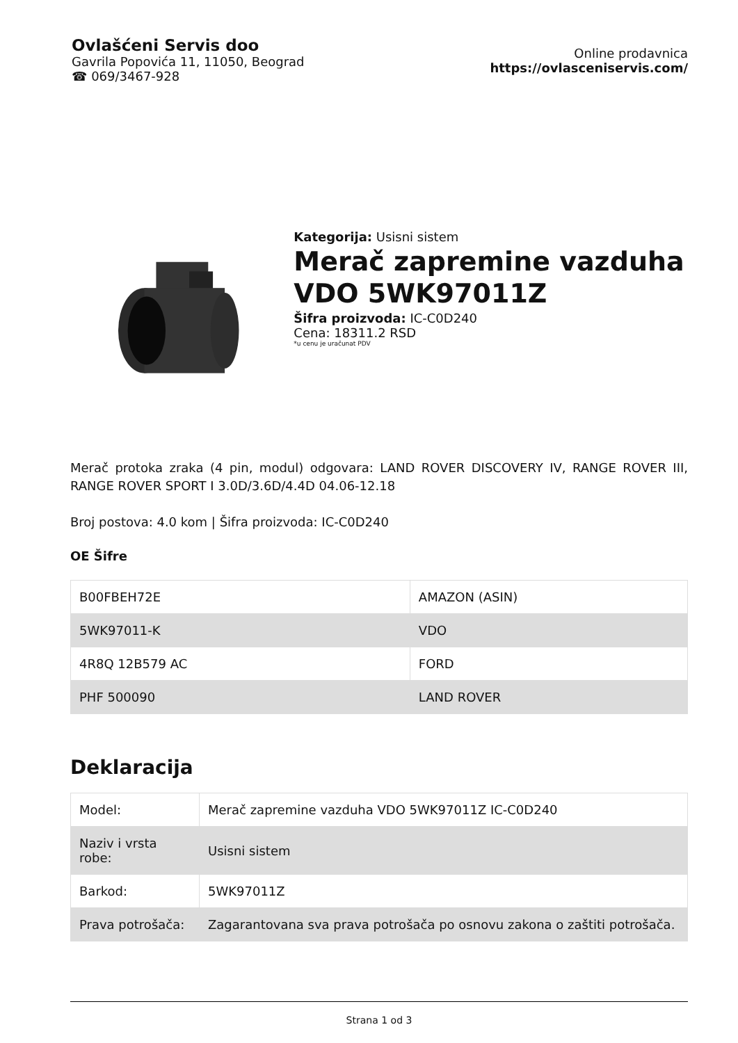Ovlašćeni Servis doo
Gavrila Popovića 11, 11050, Beograd
☎ 069/3467-928
Online prodavnica
https://ovlasceniservis.com/
Kategorija: Usisni sistem
Merač zapremine vazduha VDO 5WK97011Z
Šifra proizvoda: IC-C0D240
Cena: 18311.2 RSD
*u cenu je uračunat PDV
Merač protoka zraka (4 pin, modul) odgovara: LAND ROVER DISCOVERY IV, RANGE ROVER III, RANGE ROVER SPORT I 3.0D/3.6D/4.4D 04.06-12.18
Broj postova: 4.0 kom | Šifra proizvoda: IC-C0D240
OE Šifre
| B00FBEH72E | AMAZON (ASIN) |
| 5WK97011-K | VDO |
| 4R8Q 12B579 AC | FORD |
| PHF 500090 | LAND ROVER |
Deklaracija
| Model: | Merač zapremine vazduha VDO 5WK97011Z IC-C0D240 |
| Naziv i vrsta robe: | Usisni sistem |
| Barkod: | 5WK97011Z |
| Prava potrošača: | Zagarantovana sva prava potrošača po osnovu zakona o zaštiti potrošača. |
Strana 1 od 3